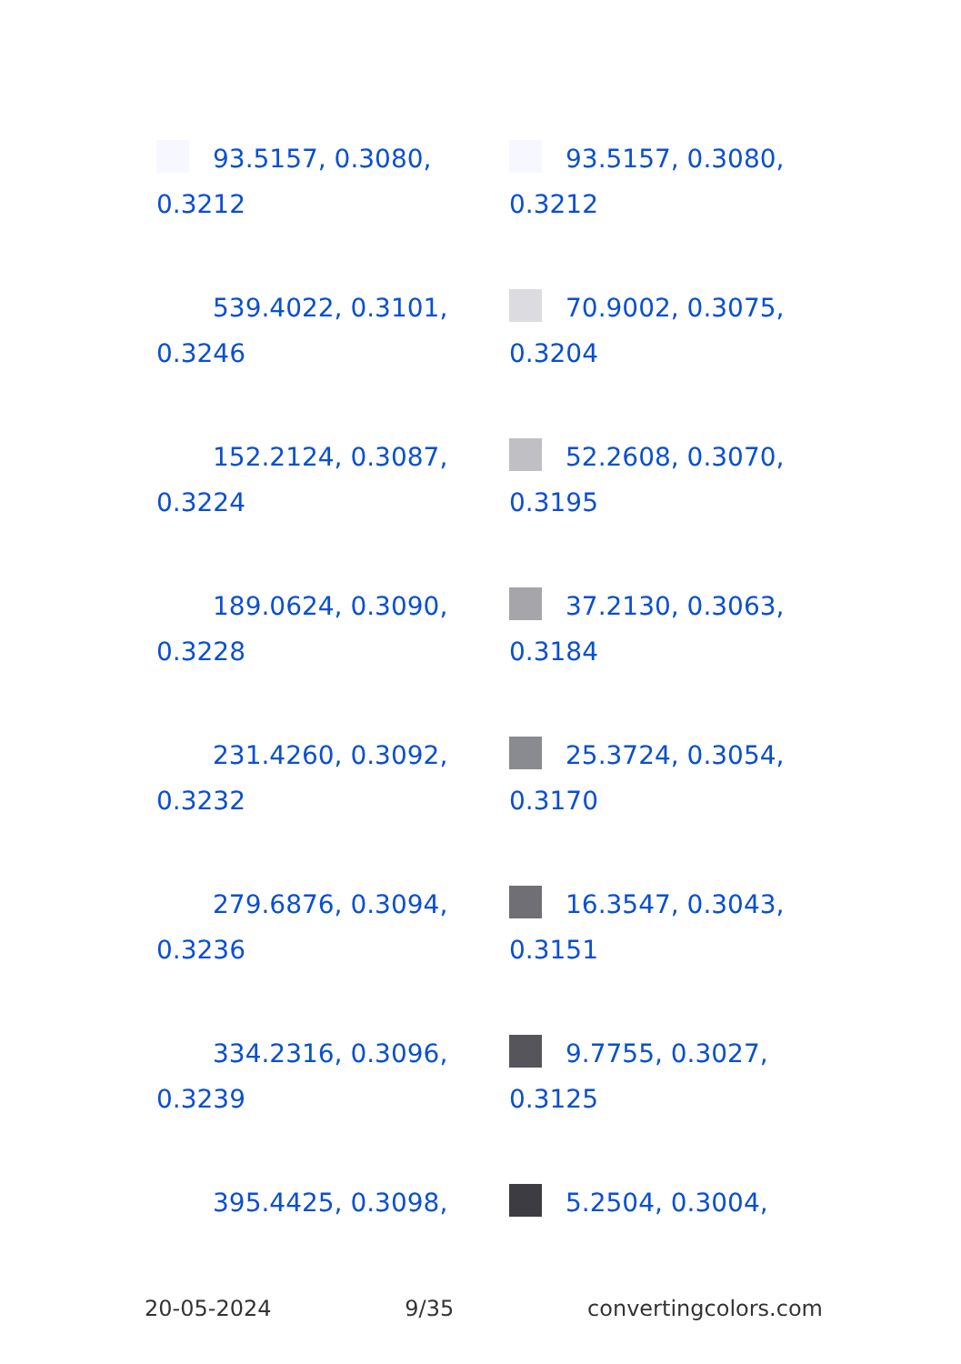93.5157, 0.3080, 0.3212
93.5157, 0.3080, 0.3212
539.4022, 0.3101, 0.3246
70.9002, 0.3075, 0.3204
152.2124, 0.3087, 0.3224
52.2608, 0.3070, 0.3195
189.0624, 0.3090, 0.3228
37.2130, 0.3063, 0.3184
231.4260, 0.3092, 0.3232
25.3724, 0.3054, 0.3170
279.6876, 0.3094, 0.3236
16.3547, 0.3043, 0.3151
334.2316, 0.3096, 0.3239
9.7755, 0.3027, 0.3125
395.4425, 0.3098,
5.2504, 0.3004,
20-05-2024 9/35 convertingcolors.com